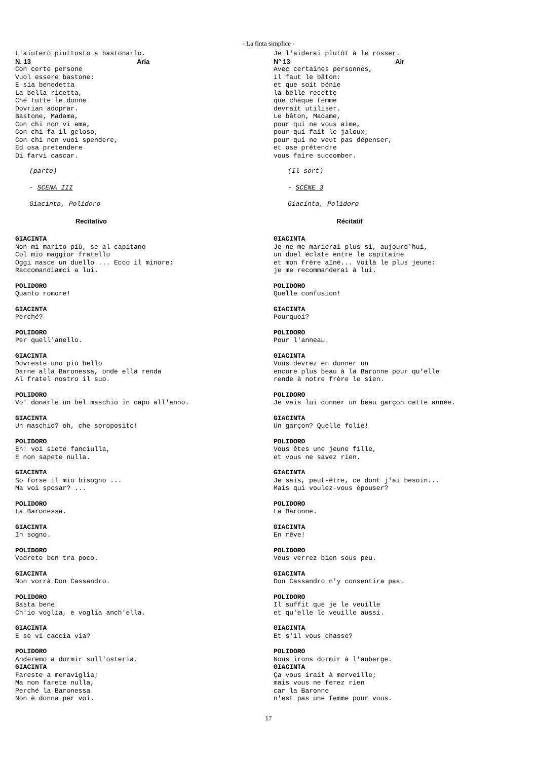- La finta simplice -
L'aiuterò piuttosto a bastonarlo.
N. 13 Aria
Con certe persone
Vuol essere bastone:
E sia benedetta
La bella ricetta,
Che tutte le donne
Dovrian adoprar.
Bastone, Madama,
Con chi non vi ama,
Con chi fa il geloso,
Con chi non vuoi spendere,
Ed osa pretendere
Di farvi cascar.
(parte)
- SCENA III
Giacinta, Polidoro
Recitativo
GIACINTA
Non mi marito più, se al capitano
Col mio maggior fratello
Oggi nasce un duello ... Ecco il minore:
Raccomandiamci a lui.
POLIDORO
Quanto romore!
GIACINTA
Perché?
POLIDORO
Per quell'anello.
GIACINTA
Dovreste uno più bello
Darne alla Baronessa, onde ella renda
Al fratel nostro il suo.
POLIDORO
Vo' donarle un bel maschio in capo all'anno.
GIACINTA
Un maschio? oh, che sproposito!
POLIDORO
Eh! voi siete fanciulla,
E non sapete nulla.
GIACINTA
So forse il mio bisogno ...
Ma voi sposar? ...
POLIDORO
La Baronessa.
GIACINTA
In sogno.
POLIDORO
Vedrete ben tra poco.
GIACINTA
Non vorrà Don Cassandro.
POLIDORO
Basta bene
Ch'io voglia, e voglia anch'ella.
GIACINTA
E se vi caccia via?
POLIDORO
Anderemo a dormir sull'osteria.
GIACINTA
Fareste a meraviglia;
Ma non farete nulla,
Perché la Baronessa
Non è donna per voi.
Je l'aiderai plutôt à le rosser.
N° 13 Air
Avec certaines personnes,
il faut le bâton:
et que soit bénie
la belle recette
que chaque femme
devrait utiliser.
Le bâton, Madame,
pour qui ne vous aime,
pour qui fait le jaloux,
pour qui ne veut pas dépenser,
et ose prétendre
vous faire succomber.
(Il sort)
- SCÈNE 3
Giacinta, Polidoro
Récitatif
GIACINTA
Je ne me marierai plus si, aujourd'hui,
un duel éclate entre le capitaine
et mon frère aîné... Voilà le plus jeune:
je me recommanderai à lui.
POLIDORO
Quelle confusion!
GIACINTA
Pourquoi?
POLIDORO
Pour l'anneau.
GIACINTA
Vous devrez en donner un
encore plus beau à la Baronne pour qu'elle
rende à notre frère le sien.
POLIDORO
Je vais lui donner un beau garçon cette année.
GIACINTA
Un garçon? Quelle folie!
POLIDORO
Vous êtes une jeune fille,
et vous ne savez rien.
GIACINTA
Je sais, peut-être, ce dont j'ai besoin...
Mais qui voulez-vous épouser?
POLIDORO
La Baronne.
GIACINTA
En rêve!
POLIDORO
Vous verrez bien sous peu.
GIACINTA
Don Cassandro n'y consentira pas.
POLIDORO
Il suffit que je le veuille
et qu'elle le veuille aussi.
GIACINTA
Et s'il vous chasse?
POLIDORO
Nous irons dormir à l'auberge.
GIACINTA
Ça vous irait à merveille;
mais vous ne ferez rien
car la Baronne
n'est pas une femme pour vous.
17